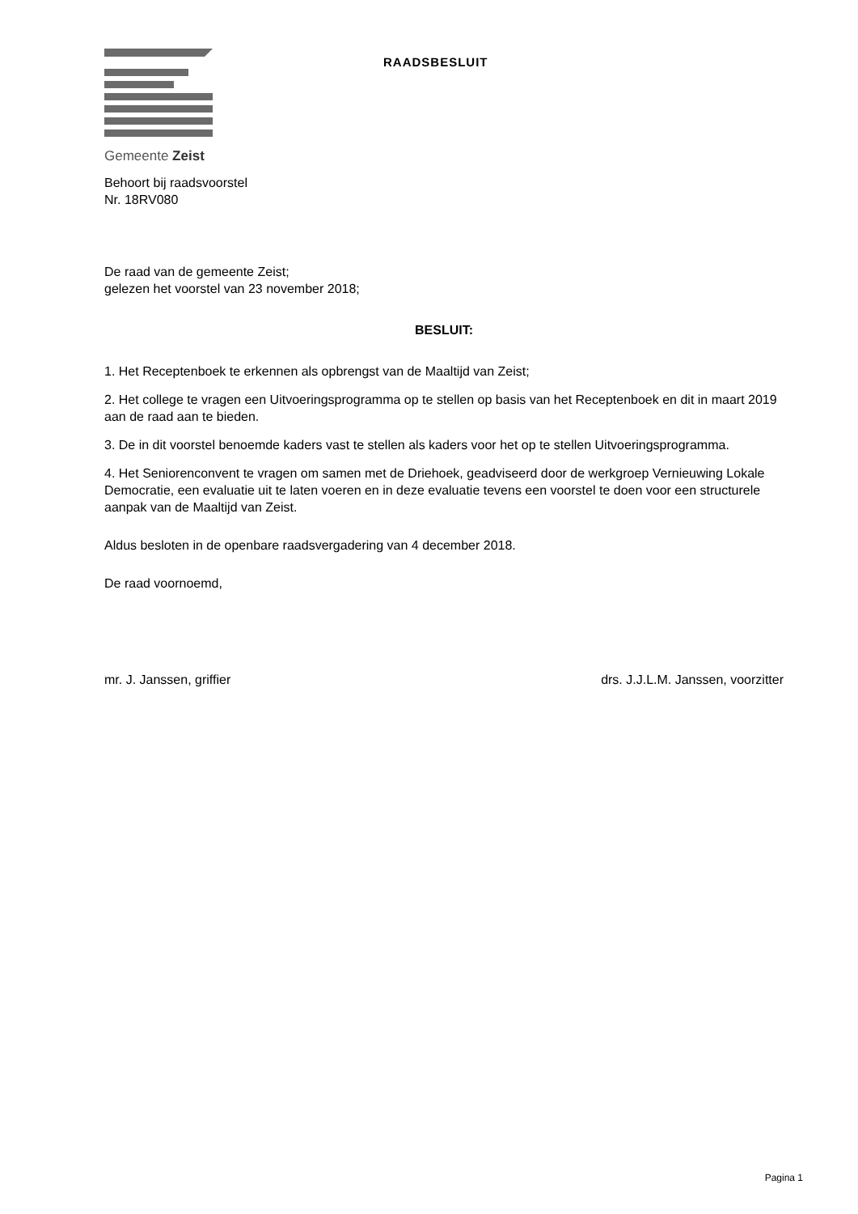Gemeente Zeist
RAADSBESLUIT
Behoort bij raadsvoorstel
Nr. 18RV080
De raad van de gemeente Zeist;
gelezen het voorstel van 23 november 2018;
BESLUIT:
1. Het Receptenboek te erkennen als opbrengst van de Maaltijd van Zeist;
2. Het college te vragen een Uitvoeringsprogramma op te stellen op basis van het Receptenboek en dit in maart 2019 aan de raad aan te bieden.
3. De in dit voorstel benoemde kaders vast te stellen als kaders voor het op te stellen Uitvoeringsprogramma.
4. Het Seniorenconvent te vragen om samen met de Driehoek, geadviseerd door de werkgroep Vernieuwing Lokale Democratie, een evaluatie uit te laten voeren en in deze evaluatie tevens een voorstel te doen voor een structurele aanpak van de Maaltijd van Zeist.
Aldus besloten in de openbare raadsvergadering van 4 december 2018.
De raad voornoemd,
mr. J. Janssen, griffier drs. J.J.L.M. Janssen, voorzitter
Pagina 1